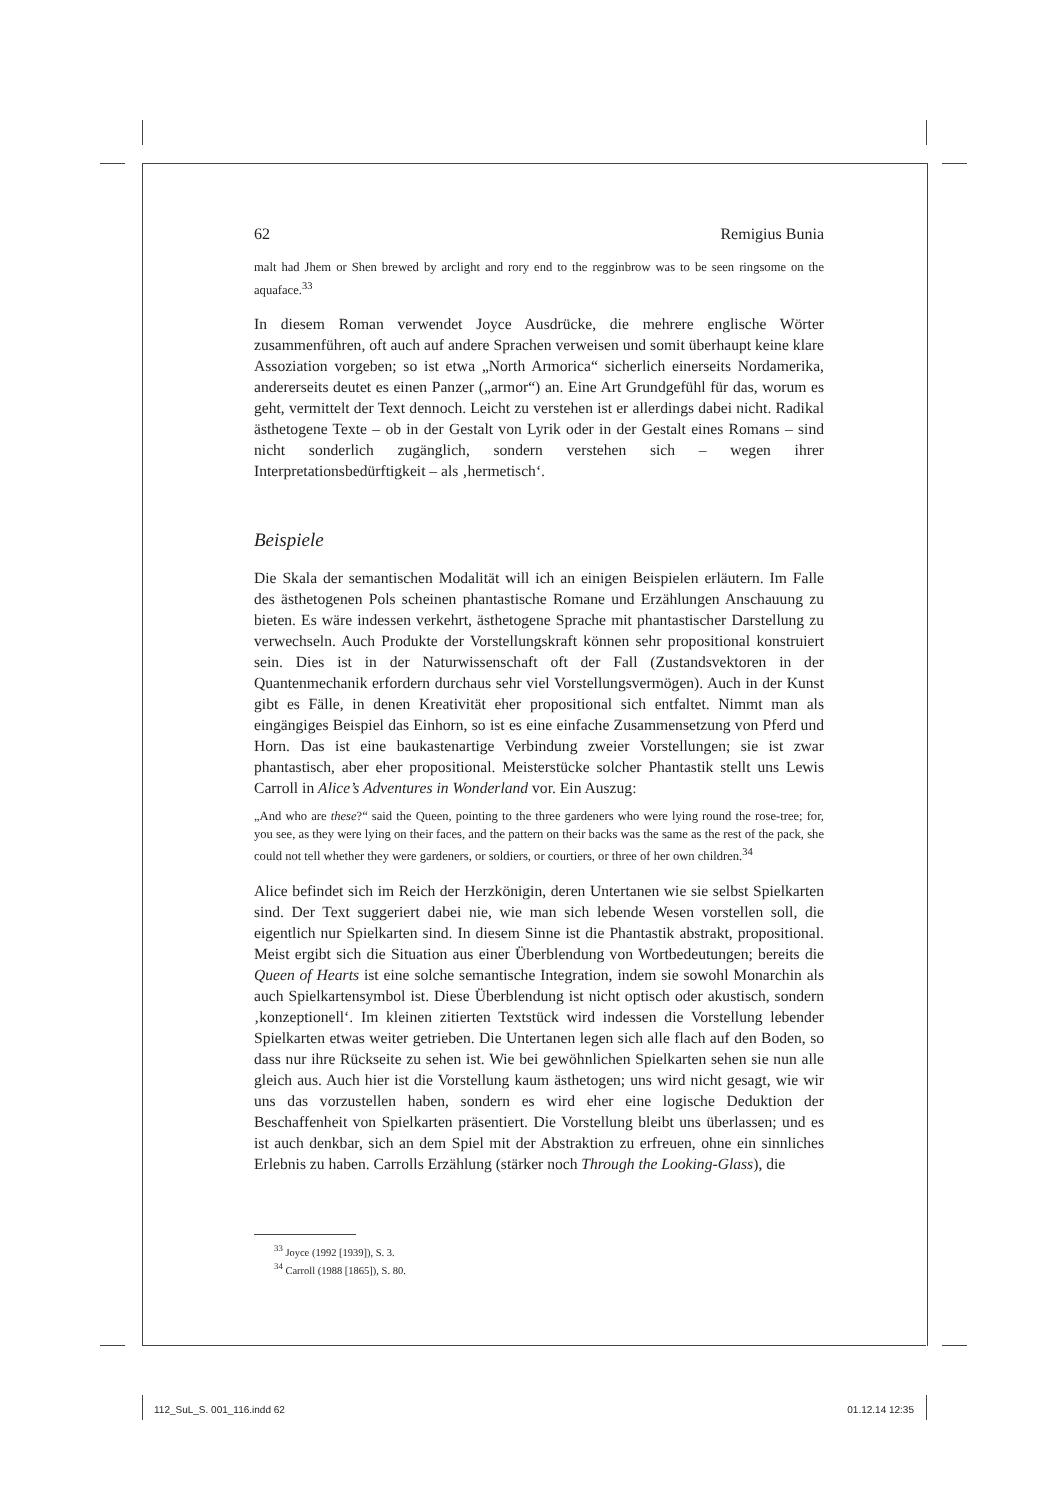62 Remigius Bunia
malt had Jhem or Shen brewed by arclight and rory end to the regginbrow was to be seen ringsome on the aquaface.<sup>33</sup>
In diesem Roman verwendet Joyce Ausdrücke, die mehrere englische Wörter zusammenführen, oft auch auf andere Sprachen verweisen und somit überhaupt keine klare Assoziation vorgeben; so ist etwa „North Armorica“ sicherlich einerseits Nordamerika, andererseits deutet es einen Panzer („armor“) an. Eine Art Grundgefühl für das, worum es geht, vermittelt der Text dennoch. Leicht zu verstehen ist er allerdings dabei nicht. Radikal ästhetogene Texte – ob in der Gestalt von Lyrik oder in der Gestalt eines Romans – sind nicht sonderlich zugänglich, sondern verstehen sich – wegen ihrer Interpretationsbedürftigkeit – als ‚hermetisch‘.
Beispiele
Die Skala der semantischen Modalität will ich an einigen Beispielen erläutern. Im Falle des ästhetogenen Pols scheinen phantastische Romane und Erzählungen Anschauung zu bieten. Es wäre indessen verkehrt, ästhetogene Sprache mit phantastischer Darstellung zu verwechseln. Auch Produkte der Vorstellungskraft können sehr propositional konstruiert sein. Dies ist in der Naturwissenschaft oft der Fall (Zustandsvektoren in der Quantenmechanik erfordern durchaus sehr viel Vorstellungsvermögen). Auch in der Kunst gibt es Fälle, in denen Kreativität eher propositional sich entfaltet. Nimmt man als eingängiges Beispiel das Einhorn, so ist es eine einfache Zusammensetzung von Pferd und Horn. Das ist eine baukastenartige Verbindung zweier Vorstellungen; sie ist zwar phantastisch, aber eher propositional. Meisterstücke solcher Phantastik stellt uns Lewis Carroll in Alice’s Adventures in Wonderland vor. Ein Auszug:
„And who are these?“ said the Queen, pointing to the three gardeners who were lying round the rose-tree; for, you see, as they were lying on their faces, and the pattern on their backs was the same as the rest of the pack, she could not tell whether they were gardeners, or soldiers, or courtiers, or three of her own children.<sup>34</sup>
Alice befindet sich im Reich der Herzkönigin, deren Untertanen wie sie selbst Spielkarten sind. Der Text suggeriert dabei nie, wie man sich lebende Wesen vorstellen soll, die eigentlich nur Spielkarten sind. In diesem Sinne ist die Phantastik abstrakt, propositional. Meist ergibt sich die Situation aus einer Überblendung von Wortbedeutungen; bereits die Queen of Hearts ist eine solche semantische Integration, indem sie sowohl Monarchin als auch Spielkartensymbol ist. Diese Überblendung ist nicht optisch oder akustisch, sondern ‚konzeptionell‘. Im kleinen zitierten Textstück wird indessen die Vorstellung lebender Spielkarten etwas weiter getrieben. Die Untertanen legen sich alle flach auf den Boden, so dass nur ihre Rückseite zu sehen ist. Wie bei gewöhnlichen Spielkarten sehen sie nun alle gleich aus. Auch hier ist die Vorstellung kaum ästhetogen; uns wird nicht gesagt, wie wir uns das vorzustellen haben, sondern es wird eher eine logische Deduktion der Beschaffenheit von Spielkarten präsentiert. Die Vorstellung bleibt uns überlassen; und es ist auch denkbar, sich an dem Spiel mit der Abstraktion zu erfreuen, ohne ein sinnliches Erlebnis zu haben. Carrolls Erzählung (stärker noch Through the Looking-Glass), die
<sup>33</sup> Joyce (1992 [1939]), S. 3.
<sup>34</sup> Carroll (1988 [1865]), S. 80.
112_SuL_S. 001_116.indd 62 01.12.14 12:35